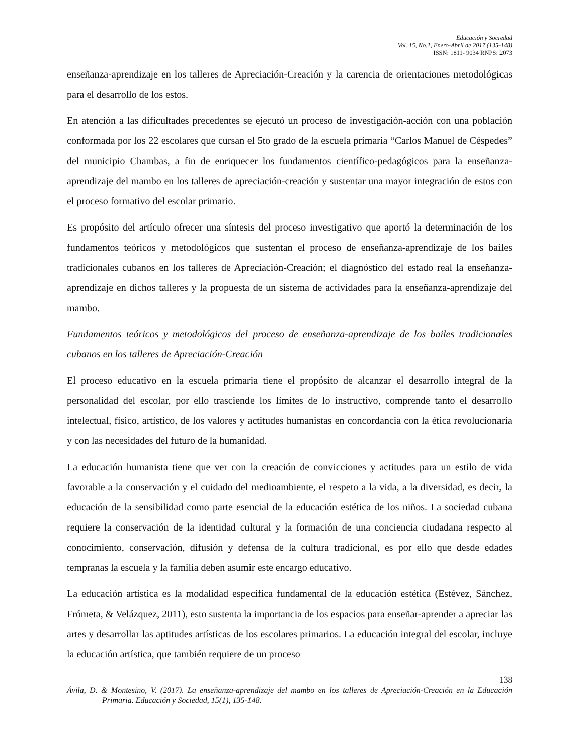Educación y Sociedad
Vol. 15, No.1, Enero-Abril de 2017 (135-148)
ISSN: 1811- 9034 RNPS: 2073
enseñanza-aprendizaje en los talleres de Apreciación-Creación y la carencia de orientaciones metodológicas para el desarrollo de los estos.
En atención a las dificultades precedentes se ejecutó un proceso de investigación-acción con una población conformada por los 22 escolares que cursan el 5to grado de la escuela primaria “Carlos Manuel de Céspedes” del municipio Chambas, a fin de enriquecer los fundamentos científico-pedagógicos para la enseñanza-aprendizaje del mambo en los talleres de apreciación-creación y sustentar una mayor integración de estos con el proceso formativo del escolar primario.
Es propósito del artículo ofrecer una síntesis del proceso investigativo que aportó la determinación de los fundamentos teóricos y metodológicos que sustentan el proceso de enseñanza-aprendizaje de los bailes tradicionales cubanos en los talleres de Apreciación-Creación; el diagnóstico del estado real la enseñanza-aprendizaje en dichos talleres y la propuesta de un sistema de actividades para la enseñanza-aprendizaje del mambo.
Fundamentos teóricos y metodológicos del proceso de enseñanza-aprendizaje de los bailes tradicionales cubanos en los talleres de Apreciación-Creación
El proceso educativo en la escuela primaria tiene el propósito de alcanzar el desarrollo integral de la personalidad del escolar, por ello trasciende los límites de lo instructivo, comprende tanto el desarrollo intelectual, físico, artístico, de los valores y actitudes humanistas en concordancia con la ética revolucionaria y con las necesidades del futuro de la humanidad.
La educación humanista tiene que ver con la creación de convicciones y actitudes para un estilo de vida favorable a la conservación y el cuidado del medioambiente, el respeto a la vida, a la diversidad, es decir, la educación de la sensibilidad como parte esencial de la educación estética de los niños. La sociedad cubana requiere la conservación de la identidad cultural y la formación de una conciencia ciudadana respecto al conocimiento, conservación, difusión y defensa de la cultura tradicional, es por ello que desde edades tempranas la escuela y la familia deben asumir este encargo educativo.
La educación artística es la modalidad específica fundamental de la educación estética (Estévez, Sánchez, Frómeta, & Velázquez, 2011), esto sustenta la importancia de los espacios para enseñar-aprender a apreciar las artes y desarrollar las aptitudes artísticas de los escolares primarios. La educación integral del escolar, incluye la educación artística, que también requiere de un proceso
138
Ávila, D. & Montesino, V. (2017). La enseñanza-aprendizaje del mambo en los talleres de Apreciación-Creación en la Educación Primaria. Educación y Sociedad, 15(1), 135-148.